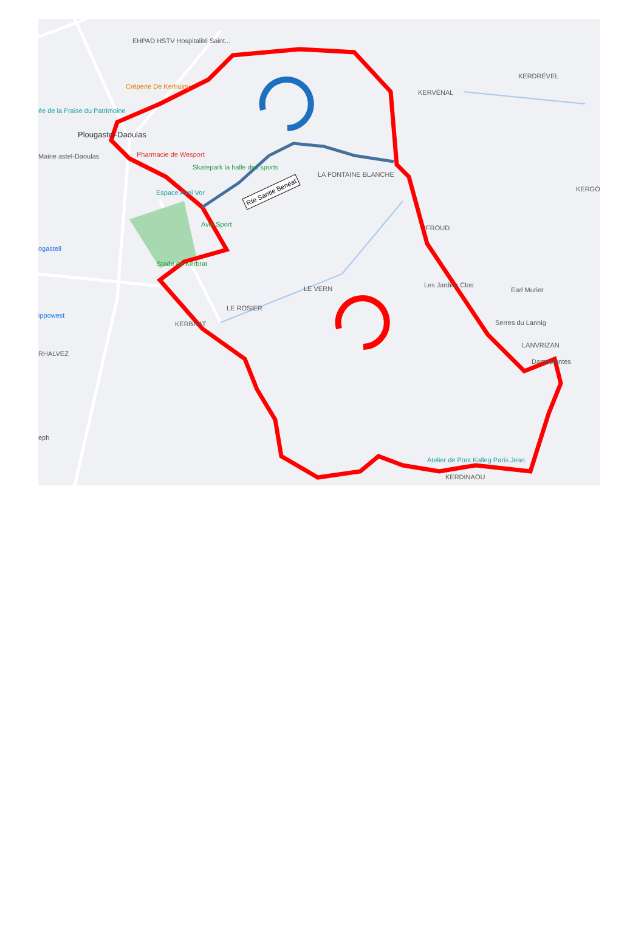EHPAD HSTV Hospitalité Saint...
Crêperie De Kerhuiny
ée de la Fraise du Patrimoine
Plougastel-Daoulas
Mairie astel-Daoulas Pharmacie de Wesport
Skatepark la halle des sports
Espace Avel Vor
Avel Sport
ogastell
Stade de Kerbrat
KERDRÉVEL
KERVÉNAL
LA FONTAINE BLANCHE
Rte Santie Beneat KERGO
IFROUD
LE VERN
LE ROSIER
KERBRAT
Les Jardins Clos
Earl Murier
Serres du Lannig
LANVRIZAN
Damoplantes
RHALVEZ
ippowest
eph
Atelier de Pont Kalleg Paris Jean
KERDINAOU